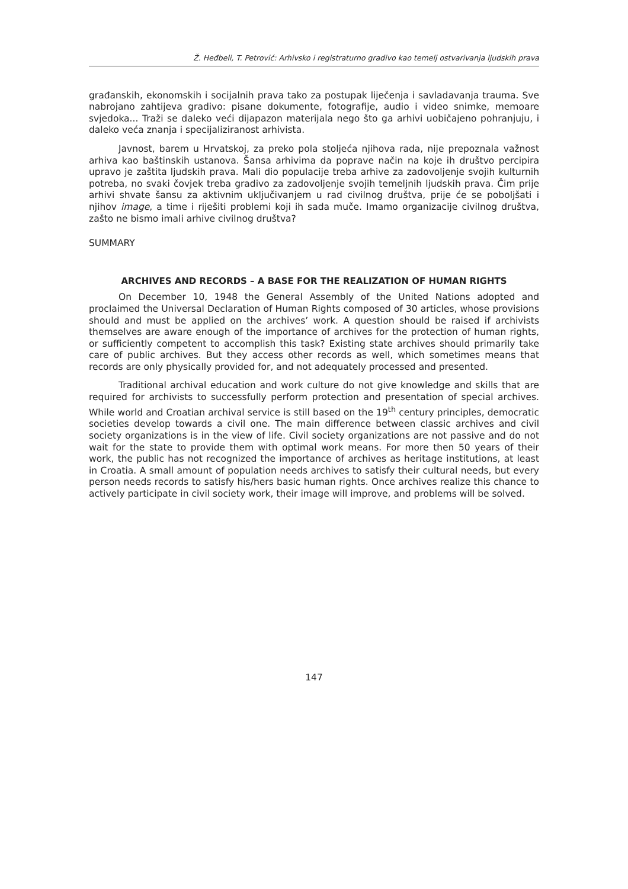Ž. Heđbeli, T. Petrović: Arhivsko i registraturno gradivo kao temelj ostvarivanja ljudskih prava
građanskih, ekonomskih i socijalnih prava tako za postupak liječenja i savladavanja trauma. Sve nabrojano zahtijeva gradivo: pisane dokumente, fotografije, audio i video snimke, memoare svjedoka... Traži se daleko veći dijapazon materijala nego što ga arhivi uobičajeno pohranjuju, i daleko veća znanja i specijaliziranost arhivista.
Javnost, barem u Hrvatskoj, za preko pola stoljeća njihova rada, nije prepoznala važnost arhiva kao baštinskih ustanova. Šansa arhivima da poprave način na koje ih društvo percipira upravo je zaštita ljudskih prava. Mali dio populacije treba arhive za zadovoljenje svojih kulturnih potreba, no svaki čovjek treba gradivo za zadovoljenje svojih temeljnih ljudskih prava. Čim prije arhivi shvate šansu za aktivnim uključivanjem u rad civilnog društva, prije će se poboljšati i njihov image, a time i riješiti problemi koji ih sada muče. Imamo organizacije civilnog društva, zašto ne bismo imali arhive civilnog društva?
SUMMARY
ARCHIVES AND RECORDS – A BASE FOR THE REALIZATION OF HUMAN RIGHTS
On December 10, 1948 the General Assembly of the United Nations adopted and proclaimed the Universal Declaration of Human Rights composed of 30 articles, whose provisions should and must be applied on the archives’ work. A question should be raised if archivists themselves are aware enough of the importance of archives for the protection of human rights, or sufficiently competent to accomplish this task? Existing state archives should primarily take care of public archives. But they access other records as well, which sometimes means that records are only physically provided for, and not adequately processed and presented.
Traditional archival education and work culture do not give knowledge and skills that are required for archivists to successfully perform protection and presentation of special archives. While world and Croatian archival service is still based on the 19<sup>th</sup> century principles, democratic societies develop towards a civil one. The main difference between classic archives and civil society organizations is in the view of life. Civil society organizations are not passive and do not wait for the state to provide them with optimal work means. For more then 50 years of their work, the public has not recognized the importance of archives as heritage institutions, at least in Croatia. A small amount of population needs archives to satisfy their cultural needs, but every person needs records to satisfy his/hers basic human rights. Once archives realize this chance to actively participate in civil society work, their image will improve, and problems will be solved.
147